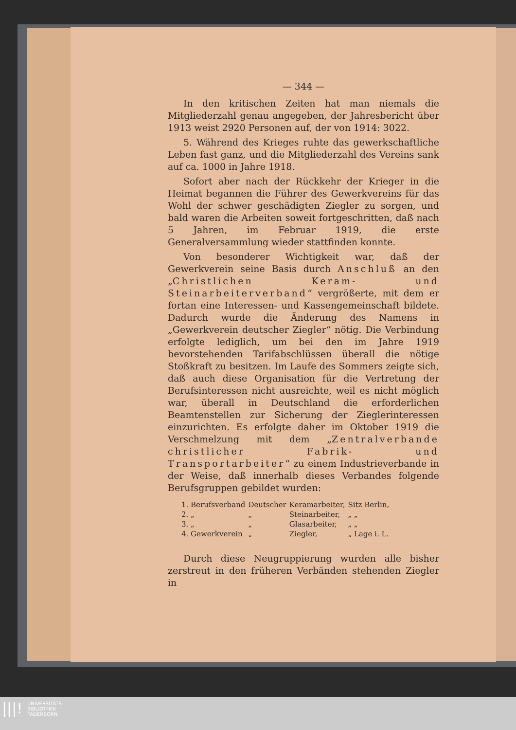— 344 —
In den kritischen Zeiten hat man niemals die Mitgliederzahl genau angegeben, der Jahresbericht über 1913 weist 2920 Personen auf, der von 1914: 3022.
5. Während des Krieges ruhte das gewerkschaftliche Leben fast ganz, und die Mitgliederzahl des Vereins sank auf ca. 1000 in Jahre 1918.
Sofort aber nach der Rückkehr der Krieger in die Heimat begannen die Führer des Gewerkvereins für das Wohl der schwer geschädigten Ziegler zu sorgen, und bald waren die Arbeiten soweit fortgeschritten, daß nach 5 Jahren, im Februar 1919, die erste Generalversammlung wieder stattfinden konnte.
Von besonderer Wichtigkeit war, daß der Gewerkverein seine Basis durch Anschluß an den „Christlichen Keram- und Steinarbeiterverband“ vergrößerte, mit dem er fortan eine Interessen- und Kassengemeinschaft bildete. Dadurch wurde die Änderung des Namens in „Gewerkverein deutscher Ziegler“ nötig. Die Verbindung erfolgte lediglich, um bei den im Jahre 1919 bevorstehenden Tarifabschlüssen überall die nötige Stoßkraft zu besitzen. Im Laufe des Sommers zeigte sich, daß auch diese Organisation für die Vertretung der Berufsinteressen nicht ausreichte, weil es nicht möglich war, überall in Deutschland die erforderlichen Beamtenstellen zur Sicherung der Zieglerinteressen einzurichten. Es erfolgte daher im Oktober 1919 die Verschmelzung mit dem „Zentralverbande christlicher Fabrik- und Transportarbeiter“ zu einem Industrieverbande in der Weise, daß innerhalb dieses Verbandes folgende Berufsgruppen gebildet wurden:
| 1. Berufsverband | Deutscher | Keramarbeiter, | Sitz Berlin, |
| 2. „ | „ | Steinarbeiter, | „ „ |
| 3. „ | „ | Glasarbeiter, | „ „ |
| 4. Gewerkverein | „ | Ziegler, | „ Lage i. L. |
Durch diese Neugruppierung wurden alle bisher zerstreut in den früheren Verbänden stehenden Ziegler in
|||!
UNIVERSITÄTS-
BIBLIOTHEK
PADERBORN